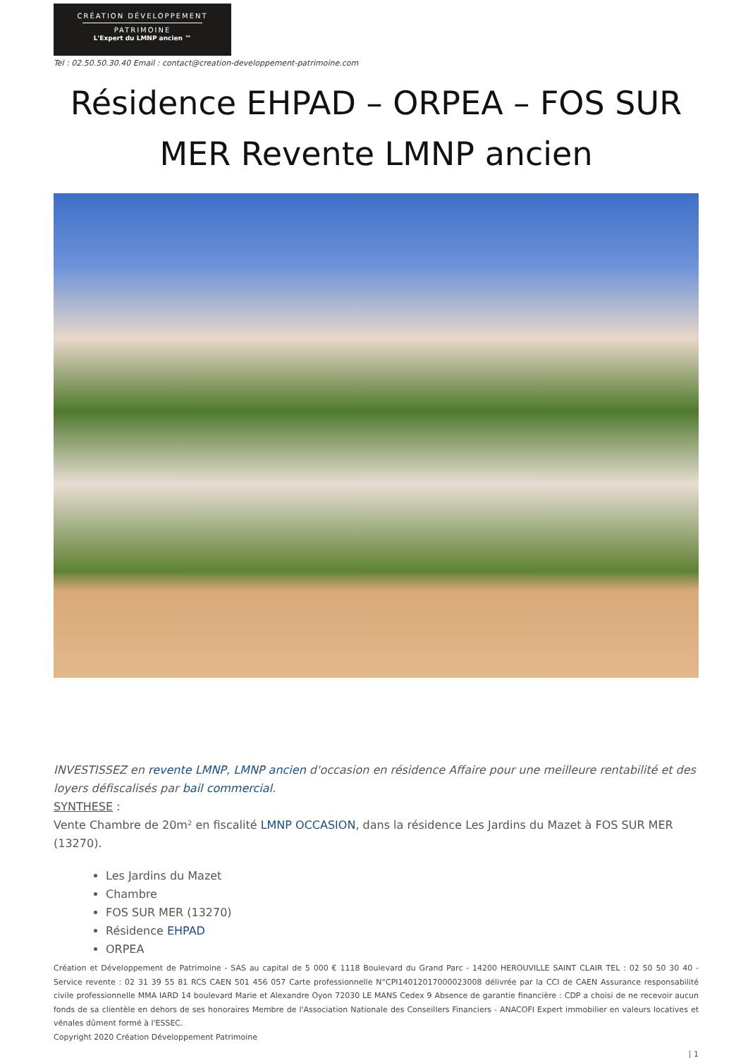CRÉATION DÉVELOPPEMENT
PATRIMOINE
L'Expert du LMNP ancien ™
Tel : 02.50.50.30.40 Email : contact@creation-developpement-patrimoine.com
Résidence EHPAD – ORPEA – FOS SUR MER Revente LMNP ancien
INVESTISSEZ en revente LMNP, LMNP ancien d'occasion en résidence Affaire pour une meilleure rentabilité et des loyers défiscalisés par bail commercial.
SYNTHESE :
Vente Chambre de 20m² en fiscalité LMNP OCCASION, dans la résidence Les Jardins du Mazet à FOS SUR MER (13270).
Les Jardins du Mazet
Chambre
FOS SUR MER (13270)
Résidence EHPAD
ORPEA
Création et Développement de Patrimoine - SAS au capital de 5 000 € 1118 Boulevard du Grand Parc - 14200 HEROUVILLE SAINT CLAIR TEL : 02 50 50 30 40 - Service revente : 02 31 39 55 81 RCS CAEN 501 456 057 Carte professionnelle N°CPI14012017000023008 délivrée par la CCI de CAEN Assurance responsabilité civile professionnelle MMA IARD 14 boulevard Marie et Alexandre Oyon 72030 LE MANS Cedex 9 Absence de garantie financière : CDP a choisi de ne recevoir aucun fonds de sa clientèle en dehors de ses honoraires Membre de l'Association Nationale des Conseillers Financiers - ANACOFI Expert immobilier en valeurs locatives et vénales dûment formé à l'ESSEC.
Copyright 2020 Création Développement Patrimoine
| 1